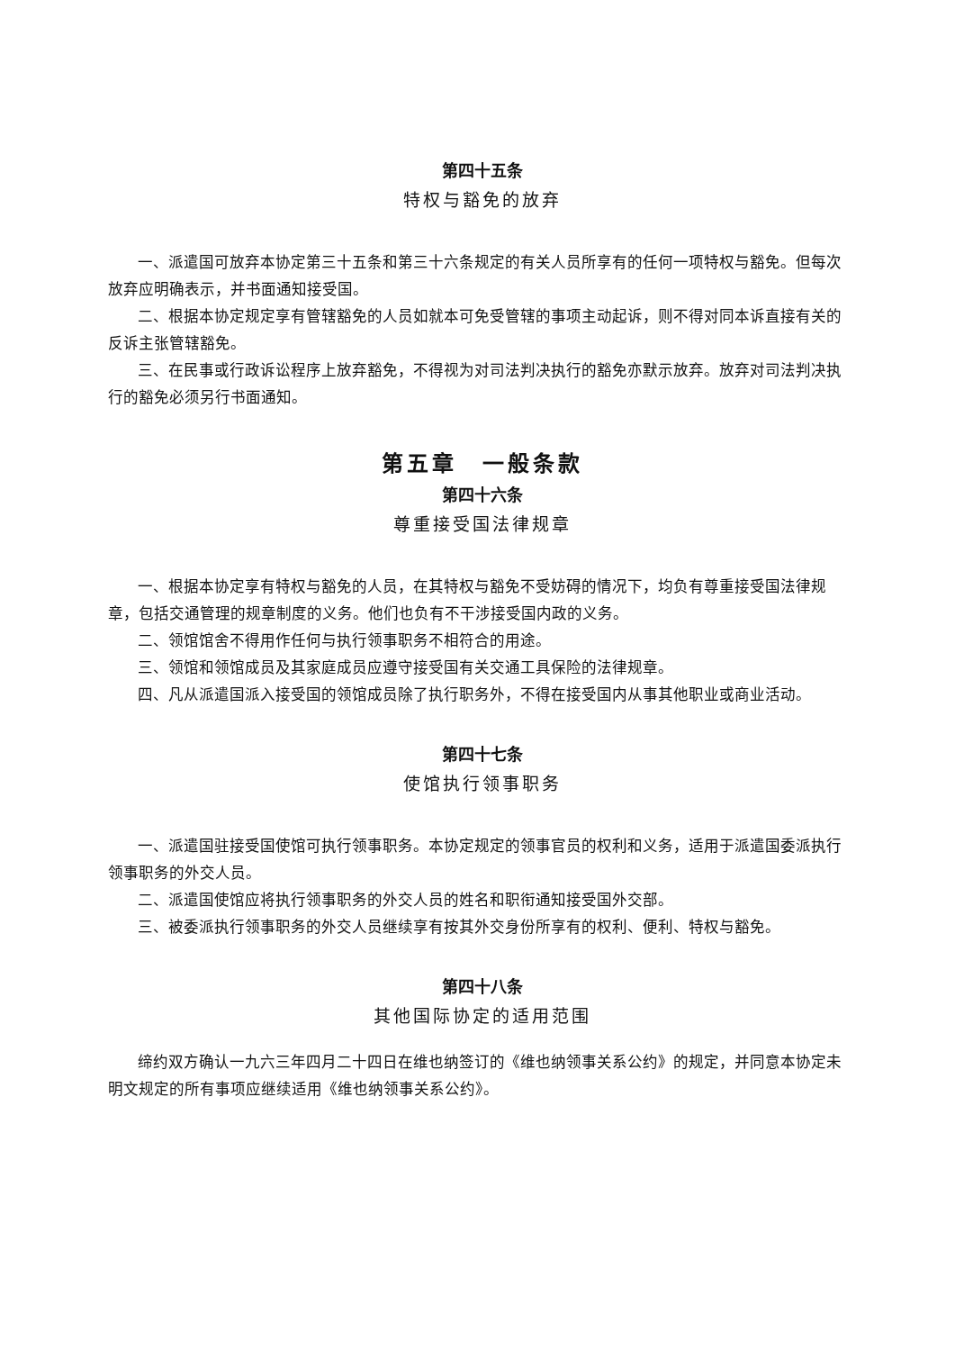第四十五条
特权与豁免的放弃
一、派遣国可放弃本协定第三十五条和第三十六条规定的有关人员所享有的任何一项特权与豁免。但每次放弃应明确表示，并书面通知接受国。
二、根据本协定规定享有管辖豁免的人员如就本可免受管辖的事项主动起诉，则不得对同本诉直接有关的反诉主张管辖豁免。
三、在民事或行政诉讼程序上放弃豁免，不得视为对司法判决执行的豁免亦默示放弃。放弃对司法判决执行的豁免必须另行书面通知。
第五章　一般条款
第四十六条
尊重接受国法律规章
一、根据本协定享有特权与豁免的人员，在其特权与豁免不受妨碍的情况下，均负有尊重接受国法律规章，包括交通管理的规章制度的义务。他们也负有不干涉接受国内政的义务。
二、领馆馆舍不得用作任何与执行领事职务不相符合的用途。
三、领馆和领馆成员及其家庭成员应遵守接受国有关交通工具保险的法律规章。
四、凡从派遣国派入接受国的领馆成员除了执行职务外，不得在接受国内从事其他职业或商业活动。
第四十七条
使馆执行领事职务
一、派遣国驻接受国使馆可执行领事职务。本协定规定的领事官员的权利和义务，适用于派遣国委派执行领事职务的外交人员。
二、派遣国使馆应将执行领事职务的外交人员的姓名和职衔通知接受国外交部。
三、被委派执行领事职务的外交人员继续享有按其外交身份所享有的权利、便利、特权与豁免。
第四十八条
其他国际协定的适用范围
缔约双方确认一九六三年四月二十四日在维也纳签订的《维也纳领事关系公约》的规定，并同意本协定未明文规定的所有事项应继续适用《维也纳领事关系公约》。